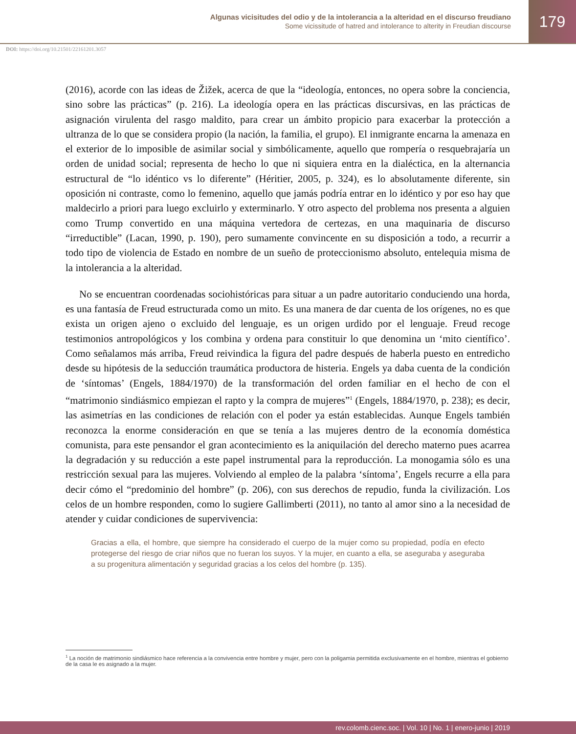Algunas vicisitudes del odio y de la intolerancia a la alteridad en el discurso freudiano
Some vicissitude of hatred and intolerance to alterity in Freudian discourse
179
DOI: https://doi.org/10.21501/22161201.3057
(2016), acorde con las ideas de Žižek, acerca de que la “ideología, entonces, no opera sobre la conciencia, sino sobre las prácticas” (p. 216). La ideología opera en las prácticas discursivas, en las prácticas de asignación virulenta del rasgo maldito, para crear un ámbito propicio para exacerbar la protección a ultranza de lo que se considera propio (la nación, la familia, el grupo). El inmigrante encarna la amenaza en el exterior de lo imposible de asimilar social y simbólicamente, aquello que rompería o resquebrajaría un orden de unidad social; representa de hecho lo que ni siquiera entra en la dialéctica, en la alternancia estructural de “lo idéntico vs lo diferente” (Héritier, 2005, p. 324), es lo absolutamente diferente, sin oposición ni contraste, como lo femenino, aquello que jamás podría entrar en lo idéntico y por eso hay que maldecirlo a priori para luego excluirlo y exterminarlo. Y otro aspecto del problema nos presenta a alguien como Trump convertido en una máquina vertedora de certezas, en una maquinaria de discurso “irreductible” (Lacan, 1990, p. 190), pero sumamente convincente en su disposición a todo, a recurrir a todo tipo de violencia de Estado en nombre de un sueño de proteccionismo absoluto, entelequia misma de la intolerancia a la alteridad.
No se encuentran coordenadas sociohistóricas para situar a un padre autoritario conduciendo una horda, es una fantasía de Freud estructurada como un mito. Es una manera de dar cuenta de los orígenes, no es que exista un origen ajeno o excluido del lenguaje, es un origen urdido por el lenguaje. Freud recoge testimonios antropológicos y los combina y ordena para constituir lo que denomina un ‘mito científico’. Como señalamos más arriba, Freud reivindica la figura del padre después de haberla puesto en entredicho desde su hipótesis de la seducción traumática productora de histeria. Engels ya daba cuenta de la condición de ‘síntomas’ (Engels, 1884/1970) de la transformación del orden familiar en el hecho de con el “matrimonio sindiásmico empiezan el rapto y la compra de mujeres”<sup>1</sup> (Engels, 1884/1970, p. 238); es decir, las asimetrías en las condiciones de relación con el poder ya están establecidas. Aunque Engels también reconozca la enorme consideración en que se tenía a las mujeres dentro de la economía doméstica comunista, para este pensandor el gran acontecimiento es la aniquilación del derecho materno pues acarrea la degradación y su reducción a este papel instrumental para la reproducción. La monogamia sólo es una restricción sexual para las mujeres. Volviendo al empleo de la palabra ‘síntoma’, Engels recurre a ella para decir cómo el “predominio del hombre” (p. 206), con sus derechos de repudio, funda la civilización. Los celos de un hombre responden, como lo sugiere Gallimberti (2011), no tanto al amor sino a la necesidad de atender y cuidar condiciones de supervivencia:
Gracias a ella, el hombre, que siempre ha considerado el cuerpo de la mujer como su propiedad, podía en efecto protegerse del riesgo de criar niños que no fueran los suyos. Y la mujer, en cuanto a ella, se aseguraba y aseguraba a su progenitura alimentación y seguridad gracias a los celos del hombre (p. 135).
<sup>1</sup> La noción de matrimonio sindiásmico hace referencia a la convivencia entre hombre y mujer, pero con la poligamia permitida exclusivamente en el hombre, mientras el gobierno de la casa le es asignado a la mujer.
rev.colomb.cienc.soc. | Vol. 10 | No. 1 | enero-junio | 2019